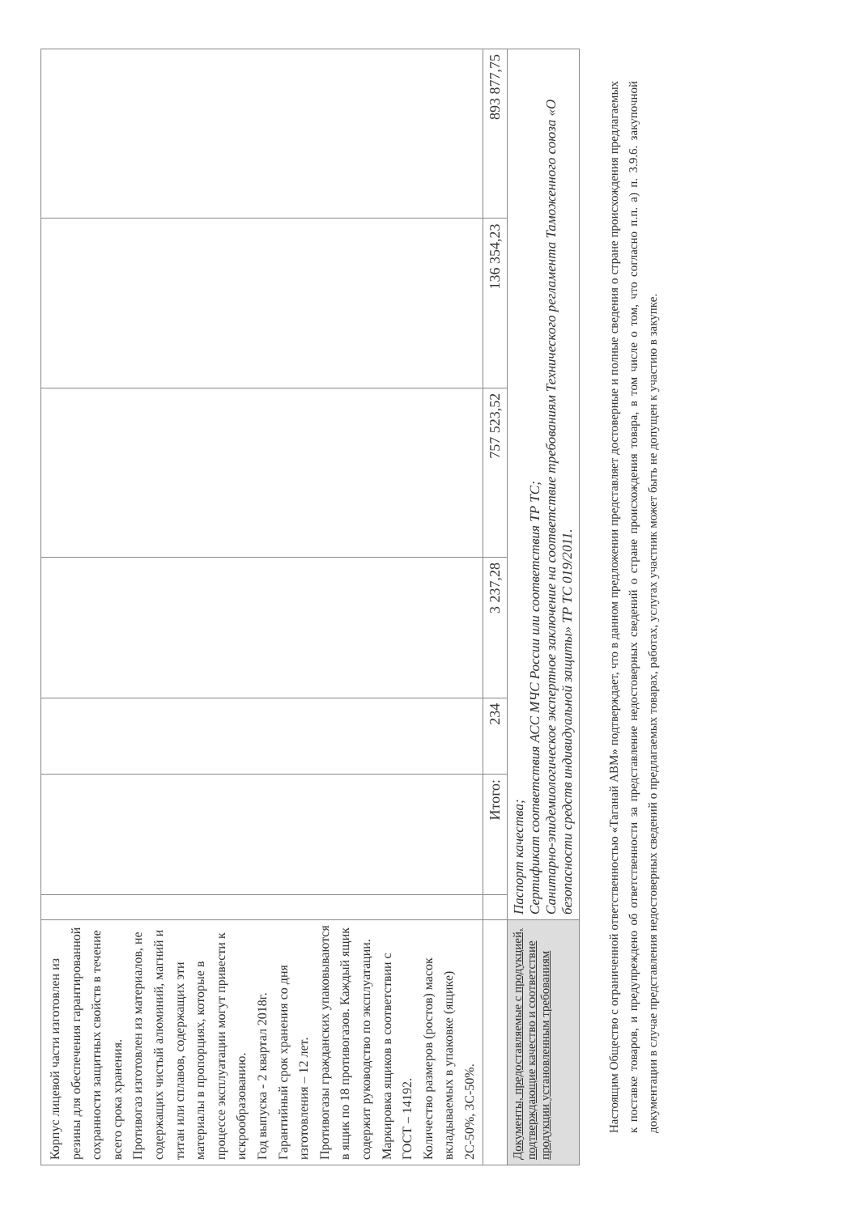| Корпус лицевой части изготовлен из резины для обеспечения гарантированной сохранности защитных свойств в течение всего срока хранения. Противогаз изготовлен из материалов, не содержащих чистый алюминий, магний и титан или сплавов, содержащих эти материалы в пропорциях, которые в процессе эксплуатации могут привести к искрообразованию. Год выпуска - 2 квартал 2018г. Гарантийный срок хранения со дня изготовления – 12 лет. Противогазы гражданских упаковываются в ящик по 18 противогазов. Каждый ящик содержит руководство по эксплуатации. Маркировка ящиков в соответствии с ГОСТ – 14192. Количество размеров (ростов) масок вкладываемых в упаковке (ящике) 2С-50%, 3С-50%. | | | | | | | |
| | | Итого: | 234 | 3 237,28 | 757 523,52 | 136 354,23 | 893 877,75 |
| Документы, предоставляемые с продукцией, подтверждающие качество и соответствие продукции установленным требованиям | Паспорт качества; Сертификат соответствия АСС МЧС России или соответствия ТР ТС; Санитарно-эпидемиологическое экспертное заключение на соответствие требованиям Технического регламента Таможенного союза «О безопасности средств индивидуальной защиты» ТР ТС 019/2011. | | | | | | |
Настоящим Общество с ограниченной ответственностью «Таганай АВМ» подтверждает, что в данном предложении представляет достоверные и полные сведения о стране происхождения предлагаемых к поставке товаров, и предупреждено об ответственности за представление недостоверных сведений о стране происхождения товара, в том числе о том, что согласно п.п. а) п. 3.9.6. закупочной документации в случае представления недостоверных сведений о предлагаемых товарах, работах, услугах участник может быть не допущен к участию в закупке.